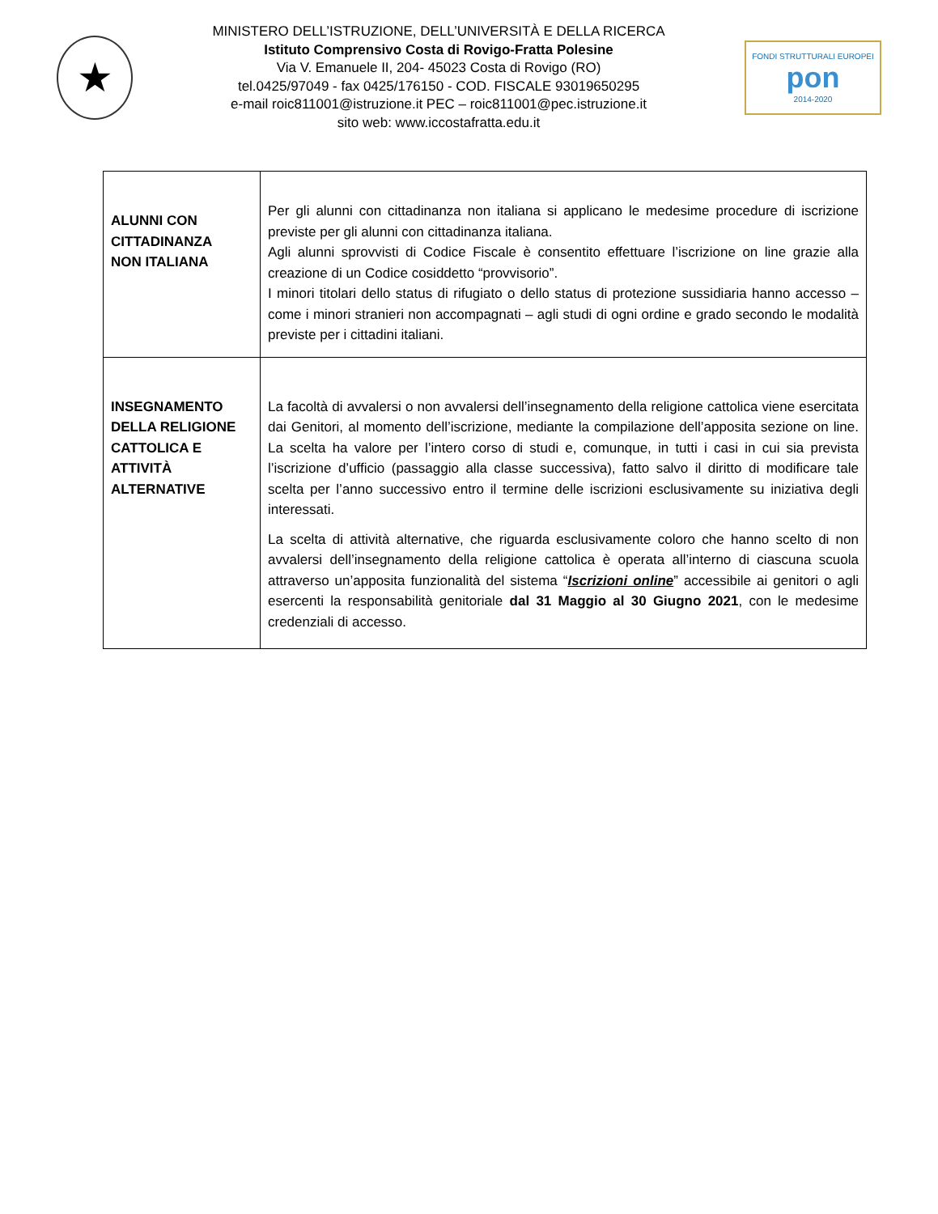★
MINISTERO DELL’ISTRUZIONE, DELL’UNIVERSITÀ E DELLA RICERCA
Istituto Comprensivo Costa di Rovigo-Fratta Polesine
Via V. Emanuele II, 204- 45023 Costa di Rovigo (RO)
tel.0425/97049 - fax 0425/176150 - COD. FISCALE 93019650295
e-mail roic811001@istruzione.it PEC – roic811001@pec.istruzione.it
sito web: www.iccostafratta.edu.it
FONDI STRUTTURALI EUROPEI
pon
2014-2020
| ALUNNI CON CITTADINANZA NON ITALIANA | Per gli alunni con cittadinanza non italiana si applicano le medesime procedure di iscrizione previste per gli alunni con cittadinanza italiana. Agli alunni sprovvisti di Codice Fiscale è consentito effettuare l’iscrizione on line grazie alla creazione di un Codice cosiddetto “provvisorio”. I minori titolari dello status di rifugiato o dello status di protezione sussidiaria hanno accesso – come i minori stranieri non accompagnati – agli studi di ogni ordine e grado secondo le modalità previste per i cittadini italiani. |
| INSEGNAMENTO DELLA RELIGIONE CATTOLICA E ATTIVITÀ ALTERNATIVE | La facoltà di avvalersi o non avvalersi dell’insegnamento della religione cattolica viene esercitata dai Genitori, al momento dell’iscrizione, mediante la compilazione dell’apposita sezione on line. La scelta ha valore per l’intero corso di studi e, comunque, in tutti i casi in cui sia prevista l’iscrizione d’ufficio (passaggio alla classe successiva), fatto salvo il diritto di modificare tale scelta per l’anno successivo entro il termine delle iscrizioni esclusivamente su iniziativa degli interessati. La scelta di attività alternative, che riguarda esclusivamente coloro che hanno scelto di non avvalersi dell’insegnamento della religione cattolica è operata all’interno di ciascuna scuola attraverso un’apposita funzionalità del sistema “ Iscrizioni online ” accessibile ai genitori o agli esercenti la responsabilità genitoriale dal 31 Maggio al 30 Giugno 2021 , con le medesime credenziali di accesso. |